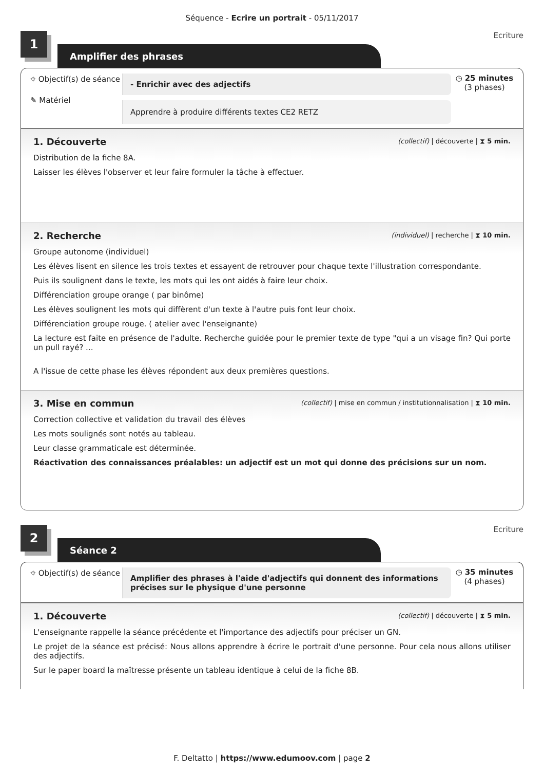Séquence - Ecrire un portrait - 05/11/2017
1
Ecriture
Amplifier des phrases
⌖ Objectif(s) de séance
✎ Matériel
- Enrichir avec des adjectifs
Apprendre à produire différents textes CE2 RETZ
◷ 25 minutes
(3 phases)
1. Découverte (collectif) | découverte | ⧗ 5 min.
Distribution de la fiche 8A.
Laisser les élèves l'observer et leur faire formuler la tâche à effectuer.
2. Recherche (individuel) | recherche | ⧗ 10 min.
Groupe autonome (individuel)
Les élèves lisent en silence les trois textes et essayent de retrouver pour chaque texte l'illustration correspondante.
Puis ils soulignent dans le texte, les mots qui les ont aidés à faire leur choix.
Différenciation groupe orange ( par binôme)
Les élèves soulignent les mots qui diffèrent d'un texte à l'autre puis font leur choix.
Différenciation groupe rouge. ( atelier avec l'enseignante)
La lecture est faite en présence de l'adulte. Recherche guidée pour le premier texte de type "qui a un visage fin? Qui porte un pull rayé? ...
A l'issue de cette phase les élèves répondent aux deux premières questions.
3. Mise en commun (collectif) | mise en commun / institutionnalisation | ⧗ 10 min.
Correction collective et validation du travail des élèves
Les mots soulignés sont notés au tableau.
Leur classe grammaticale est déterminée.
Réactivation des connaissances préalables: un adjectif est un mot qui donne des précisions sur un nom.
2
Ecriture
Séance 2
⌖ Objectif(s) de séance
Amplifier des phrases à l'aide d'adjectifs qui donnent des informations précises sur le physique d'une personne
◷ 35 minutes
(4 phases)
1. Découverte (collectif) | découverte | ⧗ 5 min.
L'enseignante rappelle la séance précédente et l'importance des adjectifs pour préciser un GN.
Le projet de la séance est précisé: Nous allons apprendre à écrire le portrait d'une personne. Pour cela nous allons utiliser des adjectifs.
Sur le paper board la maîtresse présente un tableau identique à celui de la fiche 8B.
F. Deltatto | https://www.edumoov.com | page 2